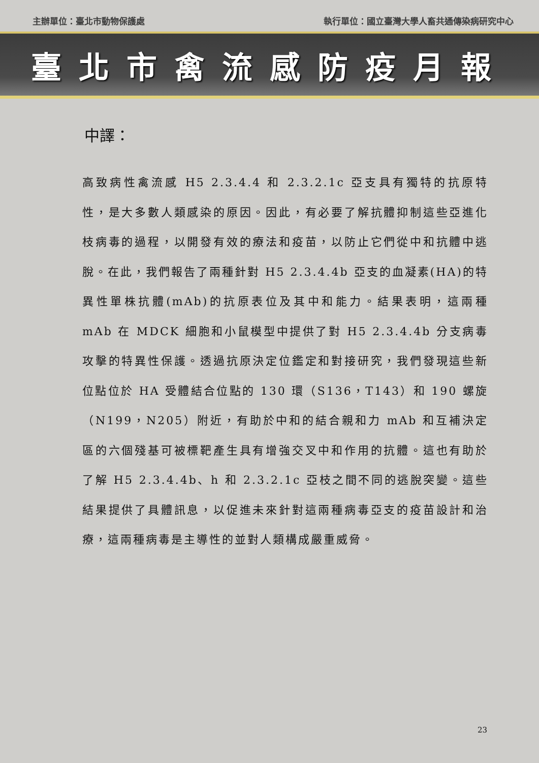主辦單位：臺北市動物保護處 執行單位：國立臺灣大學人畜共通傳染病研究中心
臺北市禽流感防疫月報
中譯：
高致病性禽流感 H5 2.3.4.4 和 2.3.2.1c 亞支具有獨特的抗原特性，是大多數人類感染的原因。因此，有必要了解抗體抑制這些亞進化枝病毒的過程，以開發有效的療法和疫苗，以防止它們從中和抗體中逃脫。在此，我們報告了兩種針對 H5 2.3.4.4b 亞支的血凝素(HA)的特異性單株抗體(mAb)的抗原表位及其中和能力。結果表明，這兩種 mAb 在 MDCK 細胞和小鼠模型中提供了對 H5 2.3.4.4b 分支病毒攻擊的特異性保護。透過抗原決定位鑑定和對接研究，我們發現這些新位點位於 HA 受體結合位點的 130 環（S136，T143）和 190 螺旋（N199，N205）附近，有助於中和的結合親和力 mAb 和互補決定區的六個殘基可被標靶產生具有增強交叉中和作用的抗體。這也有助於了解 H5 2.3.4.4b、h 和 2.3.2.1c 亞枝之間不同的逃脫突變。這些結果提供了具體訊息，以促進未來針對這兩種病毒亞支的疫苗設計和治療，這兩種病毒是主導性的並對人類構成嚴重威脅。
23